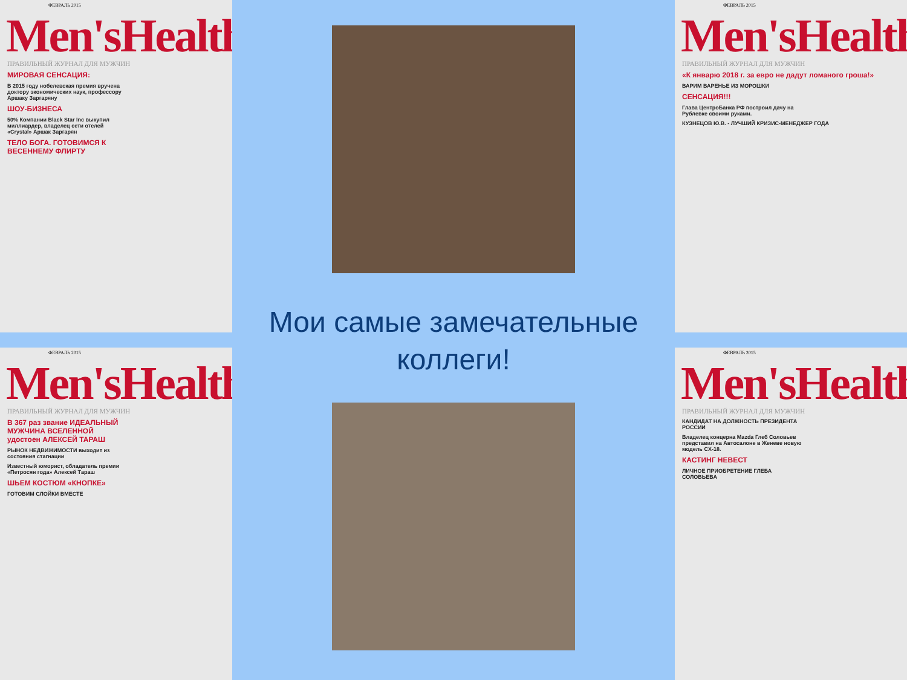ФЕВРАЛЬ 2015
Men'sHealth
ПРАВИЛЬНЫЙ ЖУРНАЛ ДЛЯ МУЖЧИН
МИРОВАЯ СЕНСАЦИЯ:
В 2015 году нобелевская премия вручена доктору экономических наук, профессору Аршаку Заргаряну
ШОУ-БИЗНЕСА
50% Компании Black Star Inc выкупил миллиардер, владелец сети отелей «Crystal» Аршак Заргарян
ТЕЛО БОГА. ГОТОВИМСЯ К ВЕСЕННЕМУ ФЛИРТУ
ФЕВРАЛЬ 2015
Men'sHealth
ПРАВИЛЬНЫЙ ЖУРНАЛ ДЛЯ МУЖЧИН
В 367 раз звание ИДЕАЛЬНЫЙ МУЖЧИНА ВСЕЛЕННОЙ удостоен АЛЕКСЕЙ ТАРАШ
РЫНОК НЕДВИЖИМОСТИ выходит из состояния стагнации
Известный юморист, обладатель премии «Петросян года» Алексей Тараш
ШЬЕМ КОСТЮМ «КНОПКЕ»
ГОТОВИМ СЛОЙКИ ВМЕСТЕ
Мои самые замечательные
коллеги!
ФЕВРАЛЬ 2015
Men'sHealth
ПРАВИЛЬНЫЙ ЖУРНАЛ ДЛЯ МУЖЧИН
«К январю 2018 г. за евро не дадут ломаного гроша!»
ВАРИМ ВАРЕНЬЕ ИЗ МОРОШКИ
СЕНСАЦИЯ!!!
Глава ЦентроБанка РФ построил дачу на Рублевке своими руками.
КУЗНЕЦОВ Ю.В. - ЛУЧШИЙ КРИЗИС-МЕНЕДЖЕР ГОДА
ФЕВРАЛЬ 2015
Men'sHealth
ПРАВИЛЬНЫЙ ЖУРНАЛ ДЛЯ МУЖЧИН
КАНДИДАТ НА ДОЛЖНОСТЬ ПРЕЗИДЕНТА РОССИИ
Владелец концерна Mazda Глеб Соловьев представил на Автосалоне в Женеве новую модель CX-18.
КАСТИНГ НЕВЕСТ
ЛИЧНОЕ ПРИОБРЕТЕНИЕ ГЛЕБА СОЛОВЬЕВА